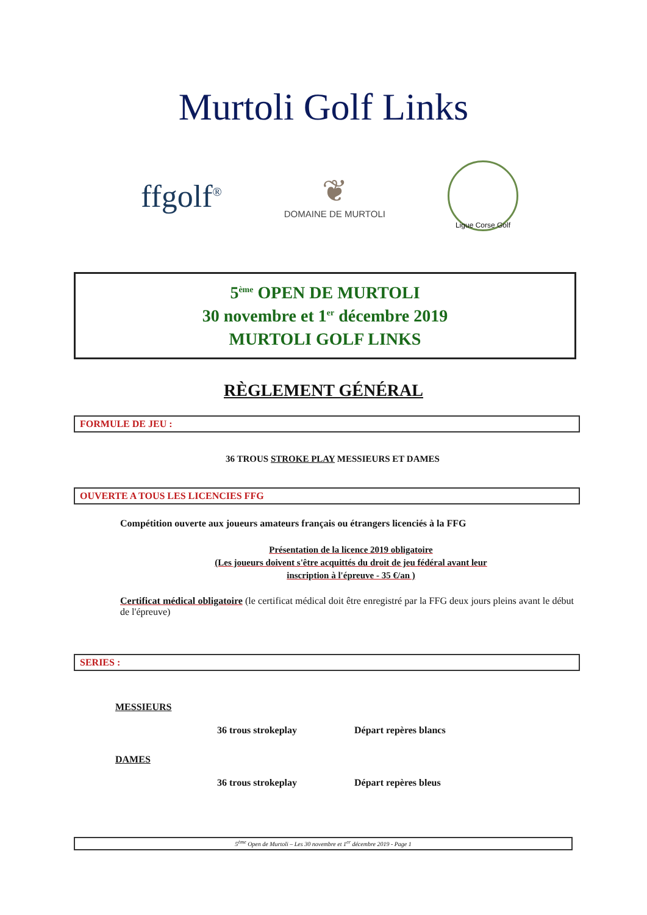Murtoli Golf Links
ffgolf<sup>®</sup>
❦
DOMAINE DE MURTOLI
Ligue Corse Golf
5<sup>ème</sup> OPEN DE MURTOLI
30 novembre et 1<sup>er</sup> décembre 2019
MURTOLI GOLF LINKS
RÈGLEMENT GÉNÉRAL
FORMULE DE JEU :
36 TROUS STROKE PLAY MESSIEURS ET DAMES
OUVERTE A TOUS LES LICENCIES FFG
Compétition ouverte aux joueurs amateurs français ou étrangers licenciés à la FFG
Présentation de la licence 2019 obligatoire
(Les joueurs doivent s'être acquittés du droit de jeu fédéral avant leur
inscription à l'épreuve - 35 €/an )
Certificat médical obligatoire (le certificat médical doit être enregistré par la FFG deux jours pleins avant le début de l'épreuve)
SERIES :
MESSIEURS
36 trous strokeplay Départ repères blancs
DAMES
36 trous strokeplay Départ repères bleus
5<sup>ème</sup> Open de Murtoli – Les 30 novembre et 1<sup>er</sup> décembre 2019 - Page 1